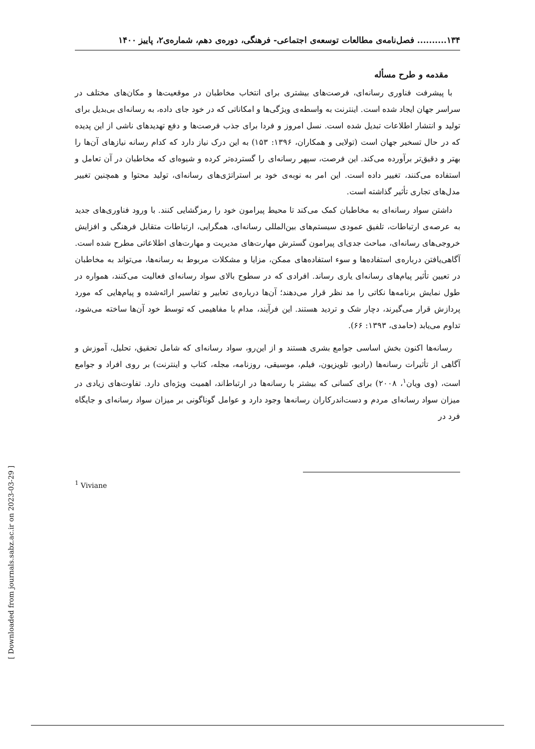۱۳۴.......... فصل‌نامه‌ی مطالعات توسعه‌ی اجتماعی- فرهنگی، دوره‌ی دهم، شماره‌ی۲، پاییز ۱۴۰۰
مقدمه و طرح مسأله
با پیشرفت فناوری رسانه‌ای، فرصت‌های بیشتری برای انتخاب مخاطبان در موقعیت‌ها و مکان‌های مختلف در سراسر جهان ایجاد شده است. اینترنت به واسطه‌ی ویژگی‌ها و امکاناتی که در خود جای داده، به رسانه‌ای بی‌بدیل برای تولید و انتشار اطلاعات تبدیل شده است. نسل امروز و فردا برای جذب فرصت‌ها و دفع تهدیدهای ناشی از این پدیده که در حال تسخیر جهان است (تولایی و همکاران، ۱۳۹۶: ۱۵۳) به این درک نیاز دارد که کدام رسانه نیازهای آن‌ها را بهتر و دقیق‌تر برآورده می‌کند. این فرصت، سپهر رسانه‌ای را گسترده‌تر کرده و شیوه‌ای که مخاطبان در آن تعامل و استفاده می‌کنند، تغییر داده است. این امر به نوبه‌ی خود بر استراتژی‌های رسانه‌ای، تولید محتوا و همچنین تغییر مدل‌های تجاری تأثیر گذاشته است.
داشتن سواد رسانه‌ای به مخاطبان کمک می‌کند تا محیط پیرامون خود را رمزگشایی کنند. با ورود فناوری‌های جدید به عرصه‌ی ارتباطات، تلفیق عمودی سیستم‌های بین‌المللی رسانه‌ای، همگرایی، ارتباطات متقابل فرهنگی و افزایش خروجی‌های رسانه‌ای، مباحث جدی‌ای پیرامون گسترش مهارت‌های مدیریت و مهارت‌های اطلاعاتی مطرح شده است. آگاهی‌یافتن درباره‌ی استفاده‌ها و سوء استفاده‌های ممکن، مزایا و مشکلات مربوط به رسانه‌ها، می‌تواند به مخاطبان در تعیین تأثیر پیام‌های رسانه‌ای یاری رساند. افرادی که در سطوح بالای سواد رسانه‌ای فعالیت می‌کنند، همواره در طول نمایش برنامه‌ها نکاتی را مد نظر قرار می‌دهند؛ آن‌ها درباره‌ی تعابیر و تفاسیر ارائه‌شده و پیام‌هایی که مورد پردازش قرار می‌گیرند، دچار شک و تردید هستند. این فرآیند، مدام با مفاهیمی که توسط خود آن‌ها ساخته می‌شود، تداوم می‌یابد (حامدی، ۱۳۹۳: ۶۶).
رسانه‌ها اکنون بخش اساسی جوامع بشری هستند و از این‌رو، سواد رسانه‌ای که شامل تحقیق، تحلیل، آموزش و آگاهی از تأثیرات رسانه‌ها (رادیو، تلویزیون، فیلم، موسیقی، روزنامه، مجله، کتاب و اینترنت) بر روی افراد و جوامع است، (وی ویان<sup>۱</sup>، ۲۰۰۸) برای کسانی که بیشتر با رسانه‌ها در ارتباط‌اند، اهمیت ویژه‌ای دارد. تفاوت‌های زیادی در میزان سواد رسانه‌ای مردم و دست‌اندرکاران رسانه‌ها وجود دارد و عوامل گوناگونی بر میزان سواد رسانه‌ای و جایگاه فرد در
<sup>1</sup> Viviane
[ Downloaded from journals.sabz.ac.ir on 2023-03-29 ]